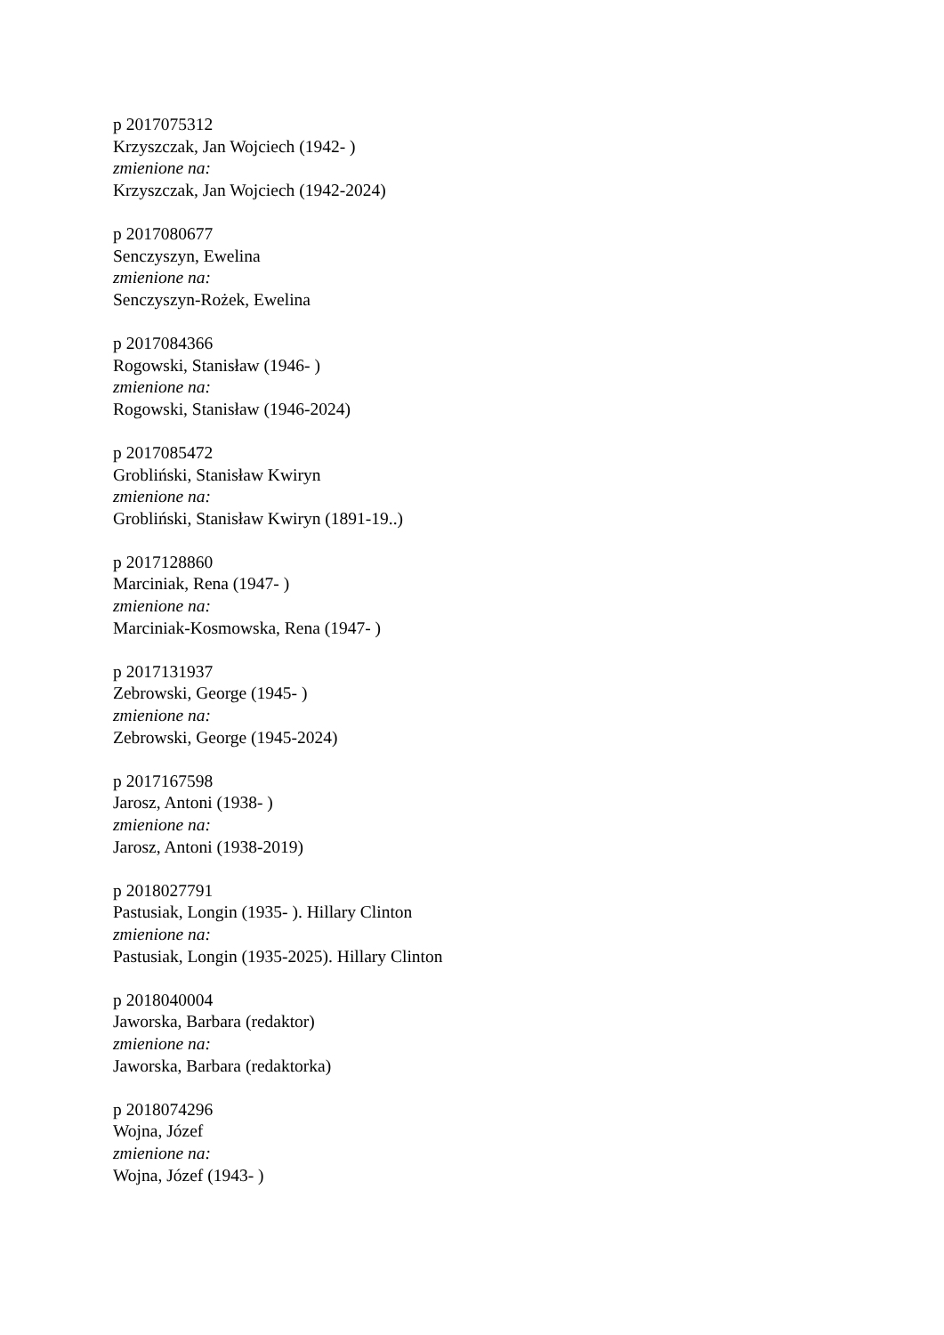p 2017075312
Krzyszczak, Jan Wojciech (1942- )
zmienione na:
Krzyszczak, Jan Wojciech (1942-2024)
p 2017080677
Senczyszyn, Ewelina
zmienione na:
Senczyszyn-Rożek, Ewelina
p 2017084366
Rogowski, Stanisław (1946- )
zmienione na:
Rogowski, Stanisław (1946-2024)
p 2017085472
Grobliński, Stanisław Kwiryn
zmienione na:
Grobliński, Stanisław Kwiryn (1891-19..)
p 2017128860
Marciniak, Rena (1947- )
zmienione na:
Marciniak-Kosmowska, Rena (1947- )
p 2017131937
Zebrowski, George (1945- )
zmienione na:
Zebrowski, George (1945-2024)
p 2017167598
Jarosz, Antoni (1938- )
zmienione na:
Jarosz, Antoni (1938-2019)
p 2018027791
Pastusiak, Longin (1935- ). Hillary Clinton
zmienione na:
Pastusiak, Longin (1935-2025). Hillary Clinton
p 2018040004
Jaworska, Barbara (redaktor)
zmienione na:
Jaworska, Barbara (redaktorka)
p 2018074296
Wojna, Józef
zmienione na:
Wojna, Józef (1943- )